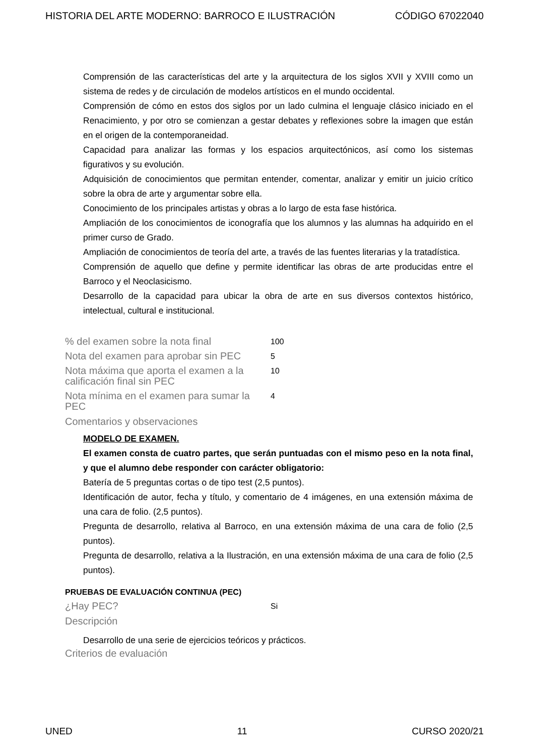HISTORIA DEL ARTE MODERNO: BARROCO E ILUSTRACIÓN CÓDIGO 67022040
Comprensión de las características del arte y la arquitectura de los siglos XVII y XVIII como un sistema de redes y de circulación de modelos artísticos en el mundo occidental.
Comprensión de cómo en estos dos siglos por un lado culmina el lenguaje clásico iniciado en el Renacimiento, y por otro se comienzan a gestar debates y reflexiones sobre la imagen que están en el origen de la contemporaneidad.
Capacidad para analizar las formas y los espacios arquitectónicos, así como los sistemas figurativos y su evolución.
Adquisición de conocimientos que permitan entender, comentar, analizar y emitir un juicio crítico sobre la obra de arte y argumentar sobre ella.
Conocimiento de los principales artistas y obras a lo largo de esta fase histórica.
Ampliación de los conocimientos de iconografía que los alumnos y las alumnas ha adquirido en el primer curso de Grado.
Ampliación de conocimientos de teoría del arte, a través de las fuentes literarias y la tratadística.
Comprensión de aquello que define y permite identificar las obras de arte producidas entre el Barroco y el Neoclasicismo.
Desarrollo de la capacidad para ubicar la obra de arte en sus diversos contextos histórico, intelectual, cultural e institucional.
% del examen sobre la nota final 100
Nota del examen para aprobar sin PEC 5
Nota máxima que aporta el examen a la calificación final sin PEC 10
Nota mínima en el examen para sumar la PEC 4
Comentarios y observaciones
MODELO DE EXAMEN.
El examen consta de cuatro partes, que serán puntuadas con el mismo peso en la nota final, y que el alumno debe responder con carácter obligatorio:
Batería de 5 preguntas cortas o de tipo test (2,5 puntos).
Identificación de autor, fecha y título, y comentario de 4 imágenes, en una extensión máxima de una cara de folio. (2,5 puntos).
Pregunta de desarrollo, relativa al Barroco, en una extensión máxima de una cara de folio (2,5 puntos).
Pregunta de desarrollo, relativa a la Ilustración, en una extensión máxima de una cara de folio (2,5 puntos).
PRUEBAS DE EVALUACIÓN CONTINUA (PEC)
¿Hay PEC? Si
Descripción
Desarrollo de una serie de ejercicios teóricos y prácticos.
Criterios de evaluación
UNED 11 CURSO 2020/21